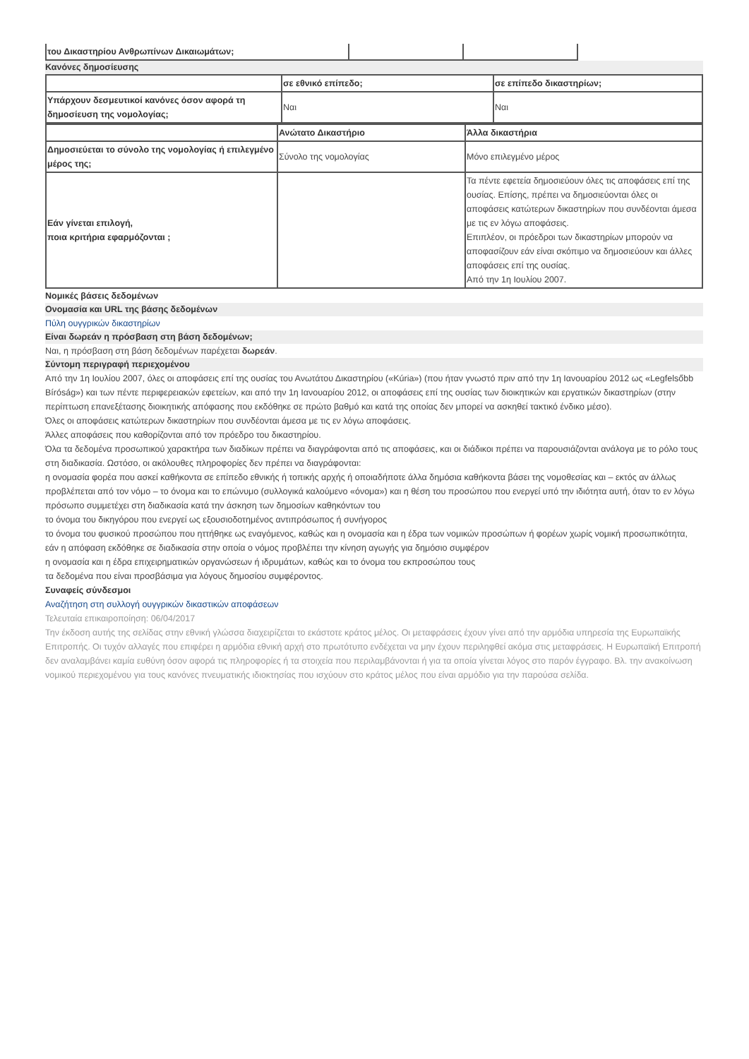| του Δικαστηρίου Ανθρωπίνων Δικαιωμάτων; | | |
Κανόνες δημοσίευσης
| | σε εθνικό επίπεδο; | σε επίπεδο δικαστηρίων; |
| Υπάρχουν δεσμευτικοί κανόνες όσον αφορά τη δημοσίευση της νομολογίας; | Ναι | Ναι |
| | Ανώτατο Δικαστήριο | Άλλα δικαστήρια |
| Δημοσιεύεται το σύνολο της νομολογίας ή επιλεγμένο μέρος της; | Σύνολο της νομολογίας | Μόνο επιλεγμένο μέρος |
| Εάν γίνεται επιλογή, ποια κριτήρια εφαρμόζονται ; | | Τα πέντε εφετεία δημοσιεύουν όλες τις αποφάσεις επί της ουσίας. Επίσης, πρέπει να δημοσιεύονται όλες οι αποφάσεις κατώτερων δικαστηρίων που συνδέονται άμεσα με τις εν λόγω αποφάσεις. Επιπλέον, οι πρόεδροι των δικαστηρίων μπορούν να αποφασίζουν εάν είναι σκόπιμο να δημοσιεύουν και άλλες αποφάσεις επί της ουσίας. Από την 1η Ιουλίου 2007. |
Νομικές βάσεις δεδομένων
Ονομασία και URL της βάσης δεδομένων
Πύλη ουγγρικών δικαστηρίων
Είναι δωρεάν η πρόσβαση στη βάση δεδομένων;
Ναι, η πρόσβαση στη βάση δεδομένων παρέχεται δωρεάν.
Σύντομη περιγραφή περιεχομένου
Από την 1η Ιουλίου 2007, όλες οι αποφάσεις επί της ουσίας του Ανωτάτου Δικαστηρίου («Kúria») (που ήταν γνωστό πριν από την 1η Ιανουαρίου 2012 ως «Legfelsőbb Bíróság») και των πέντε περιφερειακών εφετείων, και από την 1η Ιανουαρίου 2012, οι αποφάσεις επί της ουσίας των διοικητικών και εργατικών δικαστηρίων (στην περίπτωση επανεξέτασης διοικητικής απόφασης που εκδόθηκε σε πρώτο βαθμό και κατά της οποίας δεν μπορεί να ασκηθεί τακτικό ένδικο μέσο).
Όλες οι αποφάσεις κατώτερων δικαστηρίων που συνδέονται άμεσα με τις εν λόγω αποφάσεις.
Άλλες αποφάσεις που καθορίζονται από τον πρόεδρο του δικαστηρίου.
Όλα τα δεδομένα προσωπικού χαρακτήρα των διαδίκων πρέπει να διαγράφονται από τις αποφάσεις, και οι διάδικοι πρέπει να παρουσιάζονται ανάλογα με το ρόλο τους στη διαδικασία. Ωστόσο, οι ακόλουθες πληροφορίες δεν πρέπει να διαγράφονται:
η ονομασία φορέα που ασκεί καθήκοντα σε επίπεδο εθνικής ή τοπικής αρχής ή οποιαδήποτε άλλα δημόσια καθήκοντα βάσει της νομοθεσίας και – εκτός αν άλλως προβλέπεται από τον νόμο – το όνομα και το επώνυμο (συλλογικά καλούμενο «όνομα») και η θέση του προσώπου που ενεργεί υπό την ιδιότητα αυτή, όταν το εν λόγω πρόσωπο συμμετέχει στη διαδικασία κατά την άσκηση των δημοσίων καθηκόντων του
το όνομα του δικηγόρου που ενεργεί ως εξουσιοδοτημένος αντιπρόσωπος ή συνήγορος
το όνομα του φυσικού προσώπου που ηττήθηκε ως εναγόμενος, καθώς και η ονομασία και η έδρα των νομικών προσώπων ή φορέων χωρίς νομική προσωπικότητα, εάν η απόφαση εκδόθηκε σε διαδικασία στην οποία ο νόμος προβλέπει την κίνηση αγωγής για δημόσιο συμφέρον
η ονομασία και η έδρα επιχειρηματικών οργανώσεων ή ιδρυμάτων, καθώς και το όνομα του εκπροσώπου τους
τα δεδομένα που είναι προσβάσιμα για λόγους δημοσίου συμφέροντος.
Συναφείς σύνδεσμοι
Αναζήτηση στη συλλογή ουγγρικών δικαστικών αποφάσεων
Τελευταία επικαιροποίηση: 06/04/2017
Την έκδοση αυτής της σελίδας στην εθνική γλώσσα διαχειρίζεται το εκάστοτε κράτος μέλος. Οι μεταφράσεις έχουν γίνει από την αρμόδια υπηρεσία της Ευρωπαϊκής Επιτροπής. Οι τυχόν αλλαγές που επιφέρει η αρμόδια εθνική αρχή στο πρωτότυπο ενδέχεται να μην έχουν περιληφθεί ακόμα στις μεταφράσεις. Η Ευρωπαϊκή Επιτροπή δεν αναλαμβάνει καμία ευθύνη όσον αφορά τις πληροφορίες ή τα στοιχεία που περιλαμβάνονται ή για τα οποία γίνεται λόγος στο παρόν έγγραφο. Βλ. την ανακοίνωση νομικού περιεχομένου για τους κανόνες πνευματικής ιδιοκτησίας που ισχύουν στο κράτος μέλος που είναι αρμόδιο για την παρούσα σελίδα.